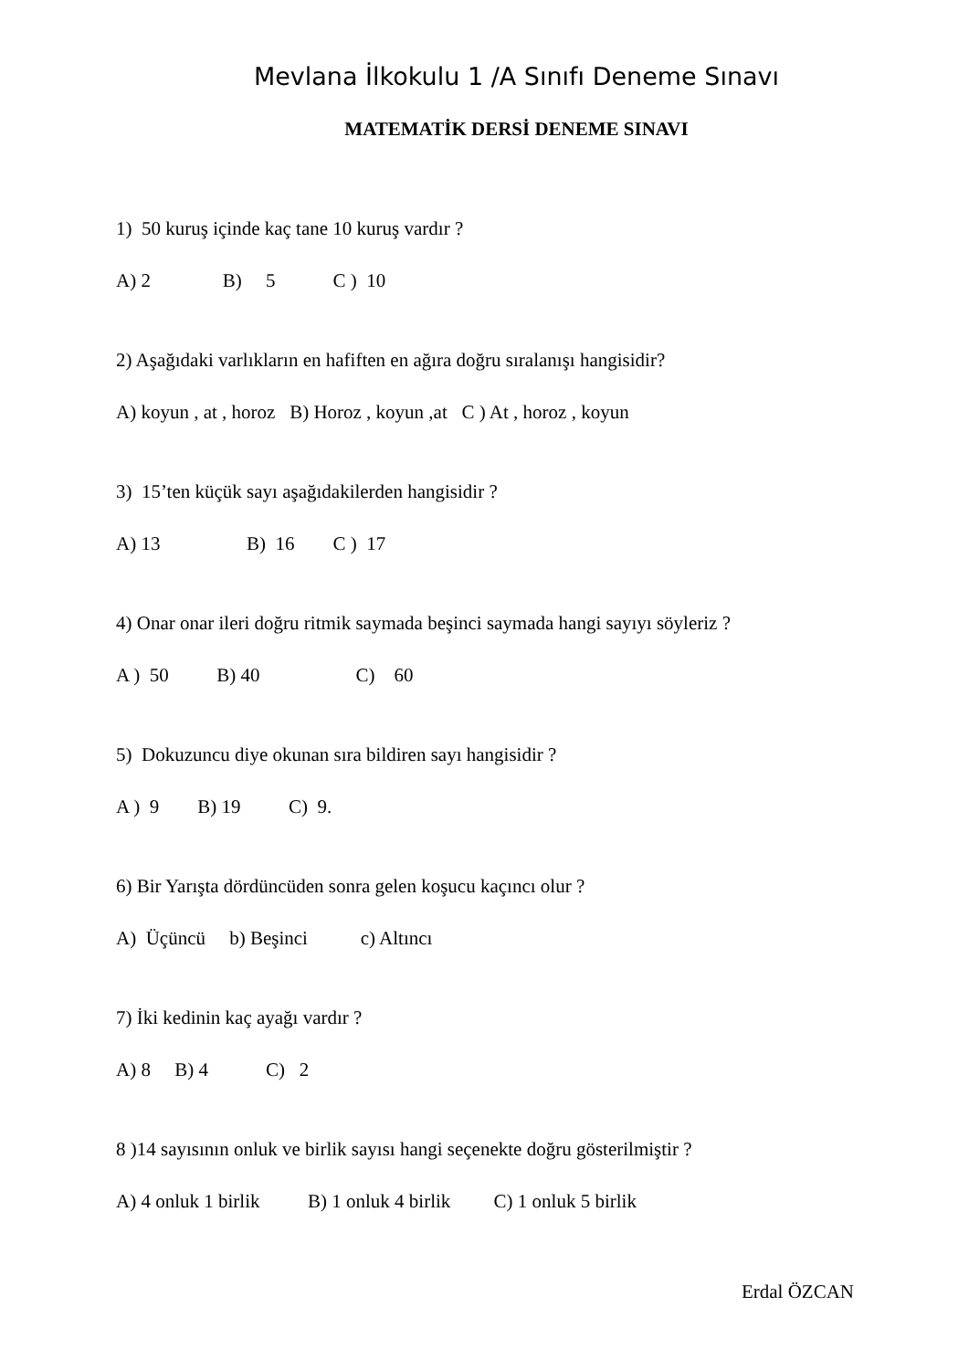Mevlana İlkokulu 1 /A Sınıfı Deneme Sınavı
MATEMATİK DERSİ DENEME SINAVI
1) 50 kuruş içinde kaç tane 10 kuruş vardır ?
A) 2 B) 5 C ) 10
2) Aşağıdaki varlıkların en hafiften en ağıra doğru sıralanışı hangisidir?
A) koyun , at , horoz B) Horoz , koyun ,at C ) At , horoz , koyun
3) 15’ten küçük sayı aşağıdakilerden hangisidir ?
A) 13 B) 16 C ) 17
4) Onar onar ileri doğru ritmik saymada beşinci saymada hangi sayıyı söyleriz ?
A ) 50 B) 40 C) 60
5) Dokuzuncu diye okunan sıra bildiren sayı hangisidir ?
A ) 9 B) 19 C) 9.
6) Bir Yarışta dördüncüden sonra gelen koşucu kaçıncı olur ?
A) Üçüncü b) Beşinci c) Altıncı
7) İki kedinin kaç ayağı vardır ?
A) 8 B) 4 C) 2
8 )14 sayısının onluk ve birlik sayısı hangi seçenekte doğru gösterilmiştir ?
A) 4 onluk 1 birlik B) 1 onluk 4 birlik C) 1 onluk 5 birlik
Erdal ÖZCAN